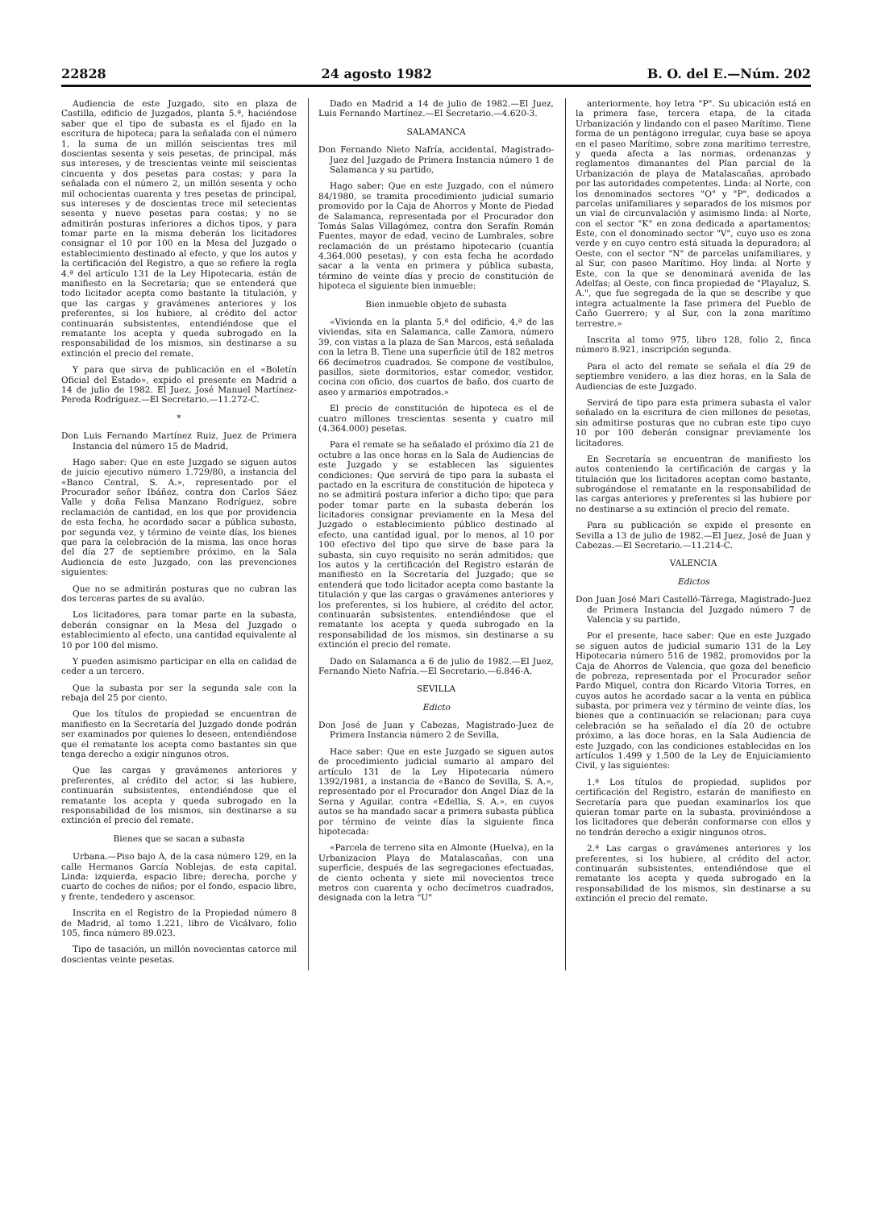22828 24 agosto 1982 B. O. del E.—Núm. 202
Audiencia de este Juzgado, sito en plaza de Castilla, edificio de Juzgados, planta 5.ª, haciéndose saber que el tipo de subasta es el fijado en la escritura de hipoteca; para la señalada con el número 1, la suma de un millón seiscientas tres mil doscientas sesenta y seis pesetas, de principal, más sus intereses, y de trescientas veinte mil seiscientas cincuenta y dos pesetas para costas; y para la señalada con el número 2, un millón sesenta y ocho mil ochocientas cuarenta y tres pesetas de principal, sus intereses y de doscientas trece mil setecientas sesenta y nueve pesetas para costas; y no se admitirán posturas inferiores a dichos tipos, y para tomar parte en la misma deberán los licitadores consignar el 10 por 100 en la Mesa del Juzgado o establecimiento destinado al efecto, y que los autos y la certificación del Registro, a que se refiere la regla 4.ª del artículo 131 de la Ley Hipotecaria, están de manifiesto en la Secretaría; que se entenderá que todo licitador acepta como bastante la titulación, y que las cargas y gravámenes anteriores y los preferentes, si los hubiere, al crédito del actor continuarán subsistentes, entendiéndose que el rematante los acepta y queda subrogado en la responsabilidad de los mismos, sin destinarse a su extinción el precio del remate.
Y para que sirva de publicación en el «Boletín Oficial del Estado», expido el presente en Madrid a 14 de julio de 1982. El Juez, José Manuel Martínez-Pereda Rodríguez.—El Secretario.—11.272-C.
*
Don Luis Fernando Martínez Ruiz, Juez de Primera Instancia del número 15 de Madrid,
Hago saber: Que en este Juzgado se siguen autos de juicio ejecutivo número 1.729/80, a instancia del «Banco Central, S. A.», representado por el Procurador señor Ibáñez, contra don Carlos Sáez Valle y doña Felisa Manzano Rodríguez, sobre reclamación de cantidad, en los que por providencia de esta fecha, he acordado sacar a pública subasta, por segunda vez, y término de veinte días, los bienes que para la celebración de la misma, las once horas del día 27 de septiembre próximo, en la Sala Audiencia de este Juzgado, con las prevenciones siguientes:
Que no se admitirán posturas que no cubran las dos terceras partes de su avalúo.
Los licitadores, para tomar parte en la subasta, deberán consignar en la Mesa del Juzgado o establecimiento al efecto, una cantidad equivalente al 10 por 100 del mismo.
Y pueden asimismo participar en ella en calidad de ceder a un tercero.
Que la subasta por ser la segunda sale con la rebaja del 25 por ciento.
Que los títulos de propiedad se encuentran de manifiesto en la Secretaría del Juzgado donde podrán ser examinados por quienes lo deseen, entendiéndose que el rematante los acepta como bastantes sin que tenga derecho a exigir ningunos otros.
Que las cargas y gravámenes anteriores y preferentes, al crédito del actor, si las hubiere, continuarán subsistentes, entendiéndose que el rematante los acepta y queda subrogado en la responsabilidad de los mismos, sin destinarse a su extinción el precio del remate.
Bienes que se sacan a subasta
Urbana.—Piso bajo A, de la casa número 129, en la calle Hermanos García Noblejas, de esta capital. Linda: izquierda, espacio libre; derecha, porche y cuarto de coches de niños; por el fondo, espacio libre, y frente, tendedero y ascensor.
Inscrita en el Registro de la Propiedad número 8 de Madrid, al tomo 1.221, libro de Vicálvaro, folio 105, finca número 89.023.
Tipo de tasación, un millón novecientas catorce mil doscientas veinte pesetas.
Dado en Madrid a 14 de julio de 1982.—El Juez, Luis Fernando Martínez.—El Secretario.—4.620-3.
SALAMANCA
Don Fernando Nieto Nafría, accidental, Magistrado-Juez del Juzgado de Primera Instancia número 1 de Salamanca y su partido,
Hago saber: Que en este Juzgado, con el número 84/1980, se tramita procedimiento judicial sumario promovido por la Caja de Ahorros y Monte de Piedad de Salamanca, representada por el Procurador don Tomás Salas Villagómez, contra don Serafín Román Fuentes, mayor de edad, vecino de Lumbrales, sobre reclamación de un préstamo hipotecario (cuantía 4.364.000 pesetas), y con esta fecha he acordado sacar a la venta en primera y pública subasta, término de veinte días y precio de constitución de hipoteca el siguiente bien inmueble:
Bien inmueble objeto de subasta
«Vivienda en la planta 5.ª del edificio, 4.ª de las viviendas, sita en Salamanca, calle Zamora, número 39, con vistas a la plaza de San Marcos, está señalada con la letra B. Tiene una superficie útil de 182 metros 66 decímetros cuadrados. Se compone de vestíbulos, pasillos, siete dormitorios, estar comedor, vestidor, cocina con oficio, dos cuartos de baño, dos cuarto de aseo y armarios empotrados.»
El precio de constitución de hipoteca es el de cuatro millones trescientas sesenta y cuatro mil (4.364.000) pesetas.
Para el remate se ha señalado el próximo día 21 de octubre a las once horas en la Sala de Audiencias de este Juzgado y se establecen las siguientes condiciones: Que servirá de tipo para la subasta el pactado en la escritura de constitución de hipoteca y no se admitirá postura inferior a dicho tipo; que para poder tomar parte en la subasta deberán los licitadores consignar previamente en la Mesa del Juzgado o establecimiento público destinado al efecto, una cantidad igual, por lo menos, al 10 por 100 efectivo del tipo que sirve de base para la subasta, sin cuyo requisito no serán admitidos; que los autos y la certificación del Registro estarán de manifiesto en la Secretaría del Juzgado; que se entenderá que todo licitador acepta como bastante la titulación y que las cargas o gravámenes anteriores y los preferentes, si los hubiere, al crédito del actor, continuarán subsistentes, entendiéndose que el rematante los acepta y queda subrogado en la responsabilidad de los mismos, sin destinarse a su extinción el precio del remate.
Dado en Salamanca a 6 de julio de 1982.—El Juez, Fernando Nieto Nafría.—El Secretario.—6.846-A.
SEVILLA
Edicto
Don José de Juan y Cabezas, Magistrado-Juez de Primera Instancia número 2 de Sevilla,
Hace saber: Que en este Juzgado se siguen autos de procedimiento judicial sumario al amparo del artículo 131 de la Ley Hipotecaria número 1392/1981, a instancia de «Banco de Sevilla, S. A.», representado por el Procurador don Angel Díaz de la Serna y Aguilar, contra «Edellia, S. A.», en cuyos autos se ha mandado sacar a primera subasta pública por término de veinte días la siguiente finca hipotecada:
«Parcela de terreno sita en Almonte (Huelva), en la Urbanizacion Playa de Matalascañas, con una superficie, después de las segregaciones efectuadas, de ciento ochenta y siete mil novecientos trece metros con cuarenta y ocho decímetros cuadrados, designada con la letra "U"
anteriormente, hoy letra "P". Su ubicación está en la primera fase, tercera etapa, de la citada Urbanización y lindando con el paseo Marítimo. Tiene forma de un pentágono irregular, cuya base se apoya en el paseo Marítimo, sobre zona marítimo terrestre, y queda afecta a las normas, ordenanzas y reglamentos dimanantes del Plan parcial de la Urbanización de playa de Matalascañas, aprobado por las autoridades competentes. Linda: al Norte, con los denominados sectores "O" y "P", dedicados a parcelas unifamiliares y separados de los mismos por un vial de circunvalación y asimismo linda: al Norte, con el sector "K" en zona dedicada a apartamentos; Este, con el donominado sector "V", cuyo uso es zona verde y en cuyo centro está situada la depuradora; al Oeste, con el sector "N" de parcelas unifamiliares, y al Sur, con paseo Marítimo. Hoy linda: al Norte y Este, con la que se denominará avenida de las Adelfas; al Oeste, con finca propiedad de "Playaluz, S. A.", que fue segregada de la que se describe y que integra actualmente la fase primera del Pueblo de Caño Guerrero; y al Sur, con la zona marítimo terrestre.»
Inscrita al tomo 975, libro 128, folio 2, finca número 8.921, inscripción segunda.
Para el acto del remate se señala el día 29 de septiembre venidero, a las diez horas, en la Sala de Audiencias de este Juzgado.
Servirá de tipo para esta primera subasta el valor señalado en la escritura de cien millones de pesetas, sin admitirse posturas que no cubran este tipo cuyo 10 por 100 deberán consignar previamente los licitadores.
En Secretaría se encuentran de manifiesto los autos conteniendo la certificación de cargas y la titulación que los licitadores aceptan como bastante, subrogándose el rematante en la responsabilidad de las cargas anteriores y preferentes si las hubiere por no destinarse a su extinción el precio del remate.
Para su publicación se expide el presente en Sevilla a 13 de julio de 1982.—El Juez, José de Juan y Cabezas.—El Secretario.—11.214-C.
VALENCIA
Edictos
Don Juan José Mari Castelló-Tárrega, Magistrado-Juez de Primera Instancia del Juzgado número 7 de Valencia y su partido,
Por el presente, hace saber: Que en este Juzgado se siguen autos de judicial sumario 131 de la Ley Hipotecaria número 516 de 1982, promovidos por la Caja de Ahorros de Valencia, que goza del beneficio de pobreza, representada por el Procurador señor Pardo Miquel, contra don Ricardo Vitoria Torres, en cuyos autos he acordado sacar a la venta en pública subasta, por primera vez y término de veinte días, los bienes que a continuación se relacionan; para cuya celebración se ha señalado el día 20 de octubre próximo, a las doce horas, en la Sala Audiencia de este Juzgado, con las condiciones establecidas en los artículos 1.499 y 1.500 de la Ley de Enjuiciamiento Civil, y las siguientes:
1.ª Los títulos de propiedad, suplidos por certificación del Registro, estarán de manifiesto en Secretaría para que puedan examinarlos los que quieran tomar parte en la subasta, previniéndose a los licitadores que deberán conformarse con ellos y no tendrán derecho a exigir ningunos otros.
2.ª Las cargas o gravámenes anteriores y los preferentes, si los hubiere, al crédito del actor, continuarán subsistentes, entendiéndose que el rematante los acepta y queda subrogado en la responsabilidad de los mismos, sin destinarse a su extinción el precio del remate.